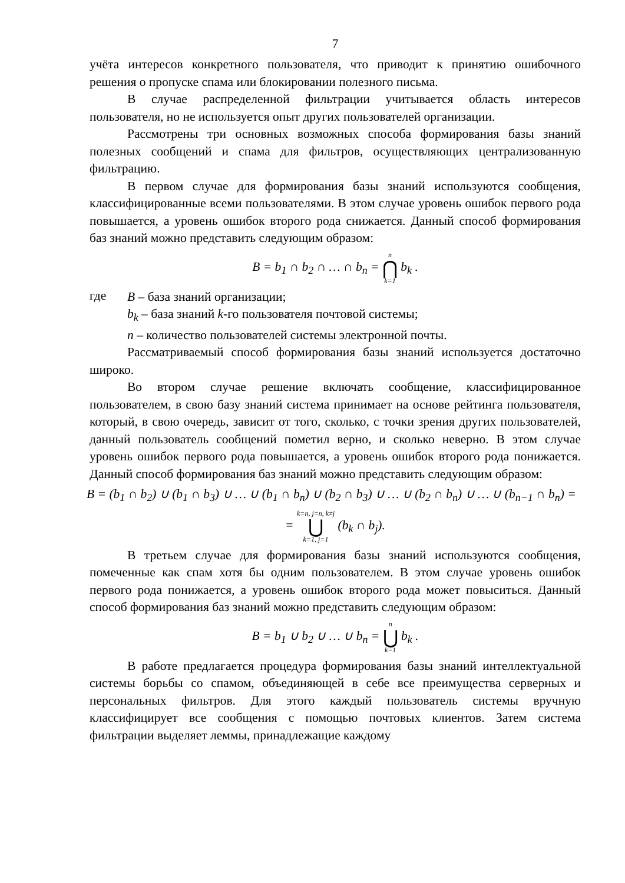7
учёта интересов конкретного пользователя, что приводит к принятию ошибочного решения о пропуске спама или блокировании полезного письма.
В случае распределенной фильтрации учитывается область интересов пользователя, но не используется опыт других пользователей организации.
Рассмотрены три основных возможных способа формирования базы знаний полезных сообщений и спама для фильтров, осуществляющих централизованную фильтрацию.
В первом случае для формирования базы знаний используются сообщения, классифицированные всеми пользователями. В этом случае уровень ошибок первого рода повышается, а уровень ошибок второго рода снижается. Данный способ формирования баз знаний можно представить следующим образом:
B = b<sub>1</sub> ∩ b<sub>2</sub> ∩ … ∩ b<sub>n</sub> = n ⋂ k=1 b<sub>k</sub> .
где
B – база знаний организации;
b<sub>k</sub> – база знаний k-го пользователя почтовой системы;
n – количество пользователей системы электронной почты.
Рассматриваемый способ формирования базы знаний используется достаточно широко.
Во втором случае решение включать сообщение, классифицированное пользователем, в свою базу знаний система принимает на основе рейтинга пользователя, который, в свою очередь, зависит от того, сколько, с точки зрения других пользователей, данный пользователь сообщений пометил верно, и сколько неверно. В этом случае уровень ошибок первого рода повышается, а уровень ошибок второго рода понижается. Данный способ формирования баз знаний можно представить следующим образом:
B = (b<sub>1</sub> ∩ b<sub>2</sub>) ∪ (b<sub>1</sub> ∩ b<sub>3</sub>) ∪ … ∪ (b<sub>1</sub> ∩ b<sub>n</sub>) ∪ (b<sub>2</sub> ∩ b<sub>3</sub>) ∪ … ∪ (b<sub>2</sub> ∩ b<sub>n</sub>) ∪ … ∪ (b<sub>n−1</sub> ∩ b<sub>n</sub>) =
= k=n, j=n, k≠j ⋃ k=1, j=1 (b<sub>k</sub> ∩ b<sub>j</sub>).
В третьем случае для формирования базы знаний используются сообщения, помеченные как спам хотя бы одним пользователем. В этом случае уровень ошибок первого рода понижается, а уровень ошибок второго рода может повыситься. Данный способ формирования баз знаний можно представить следующим образом:
B = b<sub>1</sub> ∪ b<sub>2</sub> ∪ … ∪ b<sub>n</sub> = n ⋃ k=1 b<sub>k</sub> .
В работе предлагается процедура формирования базы знаний интеллектуальной системы борьбы со спамом, объединяющей в себе все преимущества серверных и персональных фильтров. Для этого каждый пользователь системы вручную классифицирует все сообщения с помощью почтовых клиентов. Затем система фильтрации выделяет леммы, принадлежащие каждому